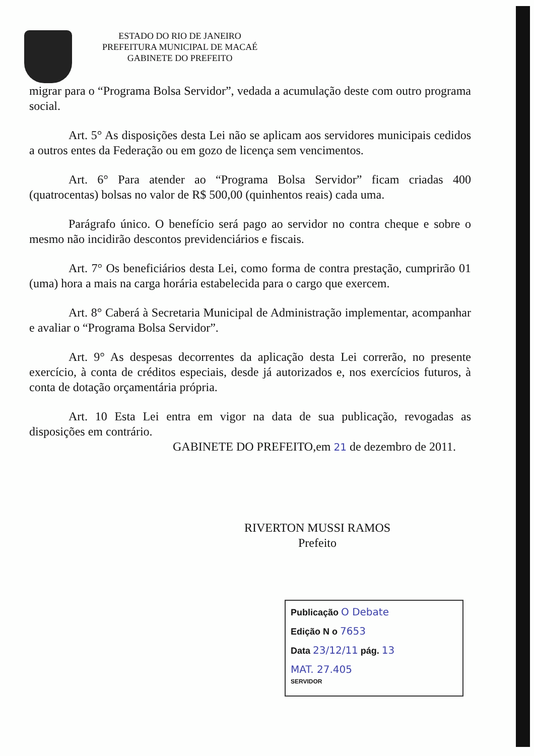ESTADO DO RIO DE JANEIRO
PREFEITURA MUNICIPAL DE MACAÉ
GABINETE DO PREFEITO
migrar para o “Programa Bolsa Servidor”, vedada a acumulação deste com outro programa social.
Art. 5° As disposições desta Lei não se aplicam aos servidores municipais cedidos a outros entes da Federação ou em gozo de licença sem vencimentos.
Art. 6° Para atender ao “Programa Bolsa Servidor” ficam criadas 400 (quatrocentas) bolsas no valor de R$ 500,00 (quinhentos reais) cada uma.
Parágrafo único. O benefício será pago ao servidor no contra cheque e sobre o mesmo não incidirão descontos previdenciários e fiscais.
Art. 7° Os beneficiários desta Lei, como forma de contra prestação, cumprirão 01 (uma) hora a mais na carga horária estabelecida para o cargo que exercem.
Art. 8° Caberá à Secretaria Municipal de Administração implementar, acompanhar e avaliar o “Programa Bolsa Servidor”.
Art. 9° As despesas decorrentes da aplicação desta Lei correrão, no presente exercício, à conta de créditos especiais, desde já autorizados e, nos exercícios futuros, à conta de dotação orçamentária própria.
Art. 10 Esta Lei entra em vigor na data de sua publicação, revogadas as disposições em contrário.
GABINETE DO PREFEITO,em 21 de dezembro de 2011.
RIVERTON MUSSI RAMOS
Prefeito
Publicação O Debate
Edição N o 7653
Data 23/12/11 pág. 13
MAT. 27.405
SERVIDOR